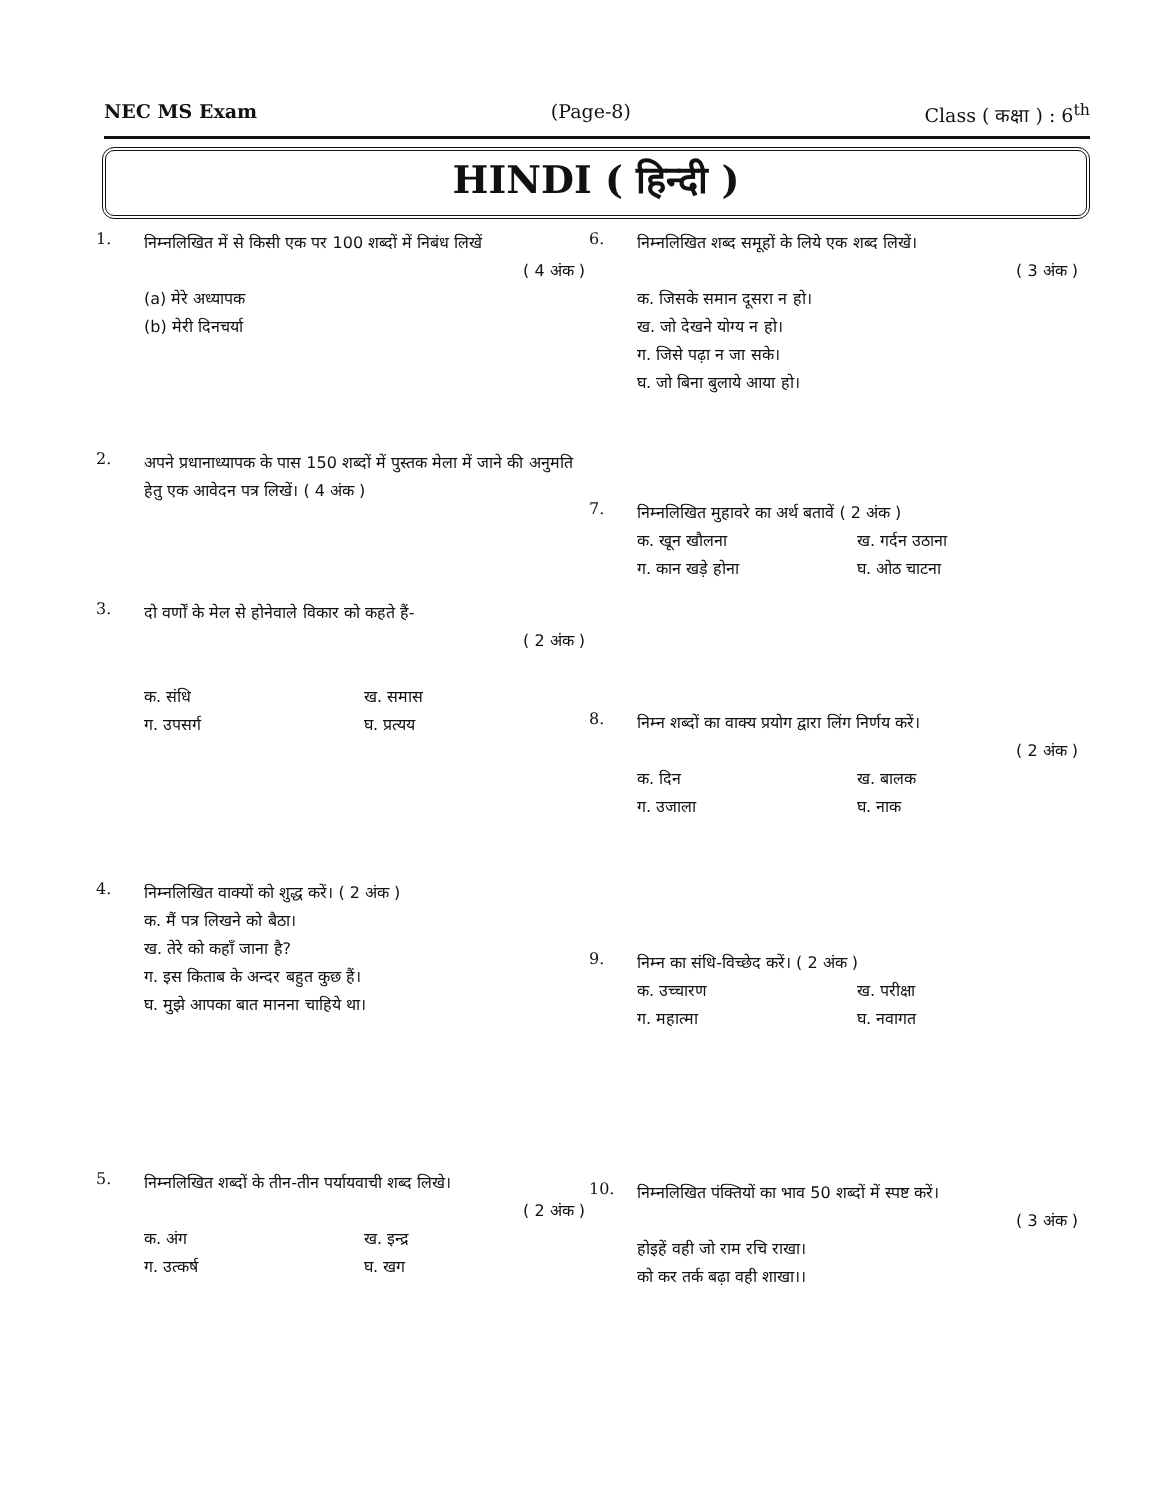NEC MS Exam (Page-8) Class ( कक्षा ) : 6<sup>th</sup>
HINDI ( हिन्दी )
1.
निम्नलिखित में से किसी एक पर 100 शब्दों में निबंध लिखें
( 4 अंक )
(a) मेरे अध्यापक
(b) मेरी दिनचर्या
2.
अपने प्रधानाध्यापक के पास 150 शब्दों में पुस्तक मेला में जाने की अनुमति हेतु एक आवेदन पत्र लिखें। ( 4 अंक )
3.
दो वर्णों के मेल से होनेवाले विकार को कहते हैं-
( 2 अंक )
क. संधि ख. समास ग. उपसर्ग घ. प्रत्यय
4.
निम्नलिखित वाक्यों को शुद्ध करें। ( 2 अंक )
क. मैं पत्र लिखने को बैठा।
ख. तेरे को कहाँ जाना है?
ग. इस किताब के अन्दर बहुत कुछ हैं।
घ. मुझे आपका बात मानना चाहिये था।
5.
निम्नलिखित शब्दों के तीन-तीन पर्यायवाची शब्द लिखे।
( 2 अंक )
क. अंग ख. इन्द्र ग. उत्कर्ष घ. खग
6.
निम्नलिखित शब्द समूहों के लिये एक शब्द लिखें।
( 3 अंक )
क. जिसके समान दूसरा न हो।
ख. जो देखने योग्य न हो।
ग. जिसे पढ़ा न जा सके।
घ. जो बिना बुलाये आया हो।
7.
निम्नलिखित मुहावरे का अर्थ बतावें ( 2 अंक )
क. खून खौलना ख. गर्दन उठाना ग. कान खड़े होना घ. ओठ चाटना
8.
निम्न शब्दों का वाक्य प्रयोग द्वारा लिंग निर्णय करें।
( 2 अंक )
क. दिन ख. बालक ग. उजाला घ. नाक
9.
निम्न का संधि-विच्छेद करें। ( 2 अंक )
क. उच्चारण ख. परीक्षा ग. महात्मा घ. नवागत
10.
निम्नलिखित पंक्तियों का भाव 50 शब्दों में स्पष्ट करें।
( 3 अंक )
होइहें वही जो राम रचि राखा।
को कर तर्क बढ़ा वही शाखा।।